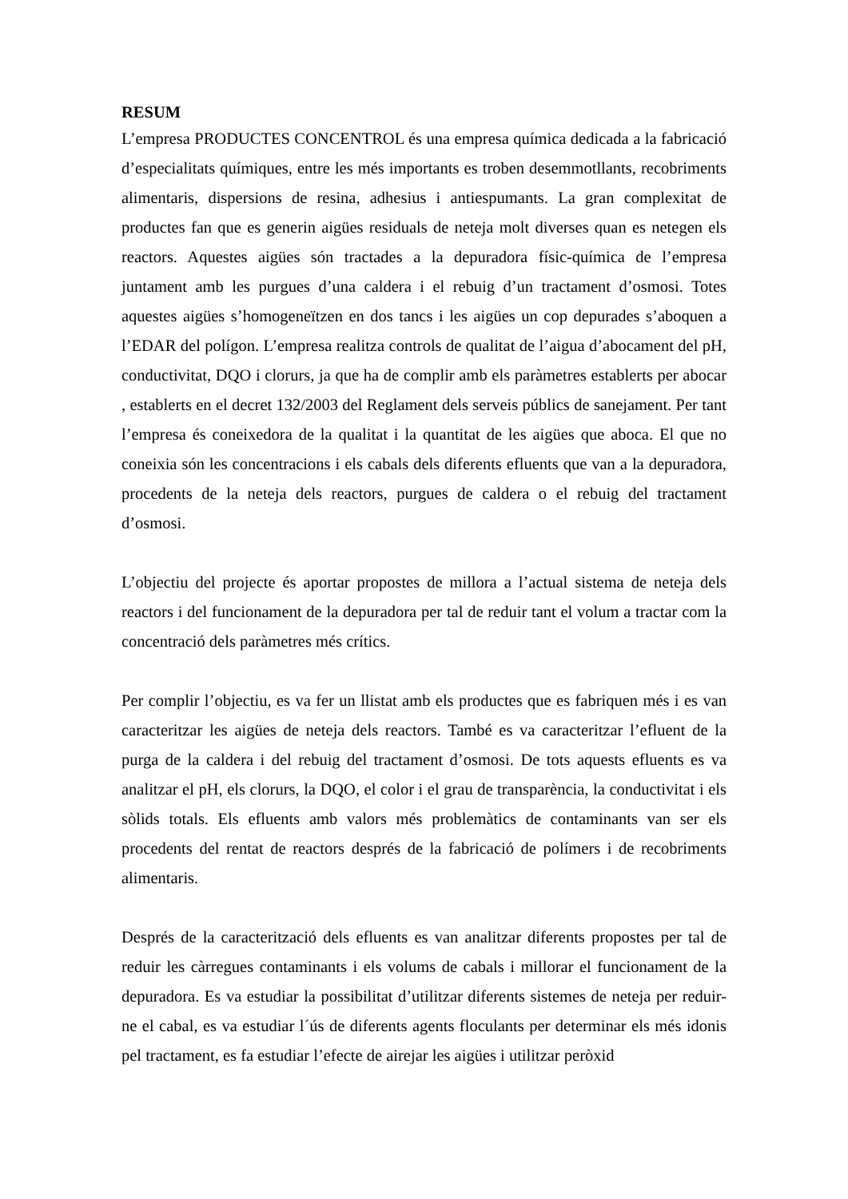RESUM
L’empresa PRODUCTES CONCENTROL és una empresa química dedicada a la fabricació d’especialitats químiques, entre les més importants es troben desemmotllants, recobriments alimentaris, dispersions de resina, adhesius i antiespumants. La gran complexitat de productes fan que es generin aigües residuals de neteja molt diverses quan es netegen els reactors. Aquestes aigües són tractades a la depuradora físic-química de l’empresa juntament amb les purgues d’una caldera i el rebuig d’un tractament d’osmosi. Totes aquestes aigües s’homogeneïtzen en dos tancs i les aigües un cop depurades s’aboquen a l’EDAR del polígon. L’empresa realitza controls de qualitat de l’aigua d’abocament del pH, conductivitat, DQO i clorurs, ja que ha de complir amb els paràmetres establerts per abocar , establerts en el decret 132/2003 del Reglament dels serveis públics de sanejament. Per tant l’empresa és coneixedora de la qualitat i la quantitat de les aigües que aboca. El que no coneixia són les concentracions i els cabals dels diferents efluents que van a la depuradora, procedents de la neteja dels reactors, purgues de caldera o el rebuig del tractament d’osmosi.
L’objectiu del projecte és aportar propostes de millora a l’actual sistema de neteja dels reactors i del funcionament de la depuradora per tal de reduir tant el volum a tractar com la concentració dels paràmetres més crítics.
Per complir l’objectiu, es va fer un llistat amb els productes que es fabriquen més i es van caracteritzar les aigües de neteja dels reactors. També es va caracteritzar l’efluent de la purga de la caldera i del rebuig del tractament d’osmosi. De tots aquests efluents es va analitzar el pH, els clorurs, la DQO, el color i el grau de transparència, la conductivitat i els sòlids totals. Els efluents amb valors més problemàtics de contaminants van ser els procedents del rentat de reactors després de la fabricació de polímers i de recobriments alimentaris.
Després de la caracterització dels efluents es van analitzar diferents propostes per tal de reduir les càrregues contaminants i els volums de cabals i millorar el funcionament de la depuradora. Es va estudiar la possibilitat d’utilitzar diferents sistemes de neteja per reduir-ne el cabal, es va estudiar l´ús de diferents agents floculants per determinar els més idonis pel tractament, es fa estudiar l’efecte de airejar les aigües i utilitzar peròxid